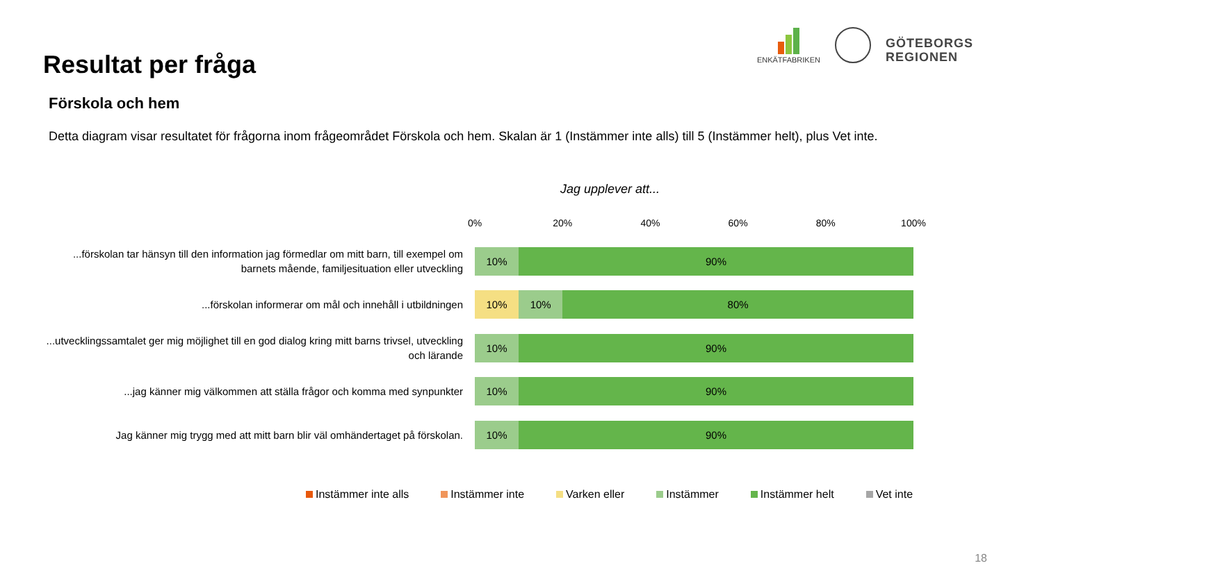Resultat per fråga
ENKÄTFABRIKEN
GÖTEBORGS
REGIONEN
Förskola och hem
Detta diagram visar resultatet för frågorna inom frågeområdet Förskola och hem. Skalan är 1 (Instämmer inte alls) till 5 (Instämmer helt), plus Vet inte.
Jag upplever att...
0% 20% 40% 60% 80% 100%
...förskolan tar hänsyn till den information jag förmedlar om mitt barn, till exempel om barnets mående, familjesituation eller utveckling
10% 90%
...förskolan informerar om mål och innehåll i utbildningen
10% 10% 80%
...utvecklingssamtalet ger mig möjlighet till en god dialog kring mitt barns trivsel, utveckling och lärande
10% 90%
...jag känner mig välkommen att ställa frågor och komma med synpunkter
10% 90%
Jag känner mig trygg med att mitt barn blir väl omhändertaget på förskolan.
10% 90%
Instämmer inte alls Instämmer inte Varken eller Instämmer Instämmer helt Vet inte
18